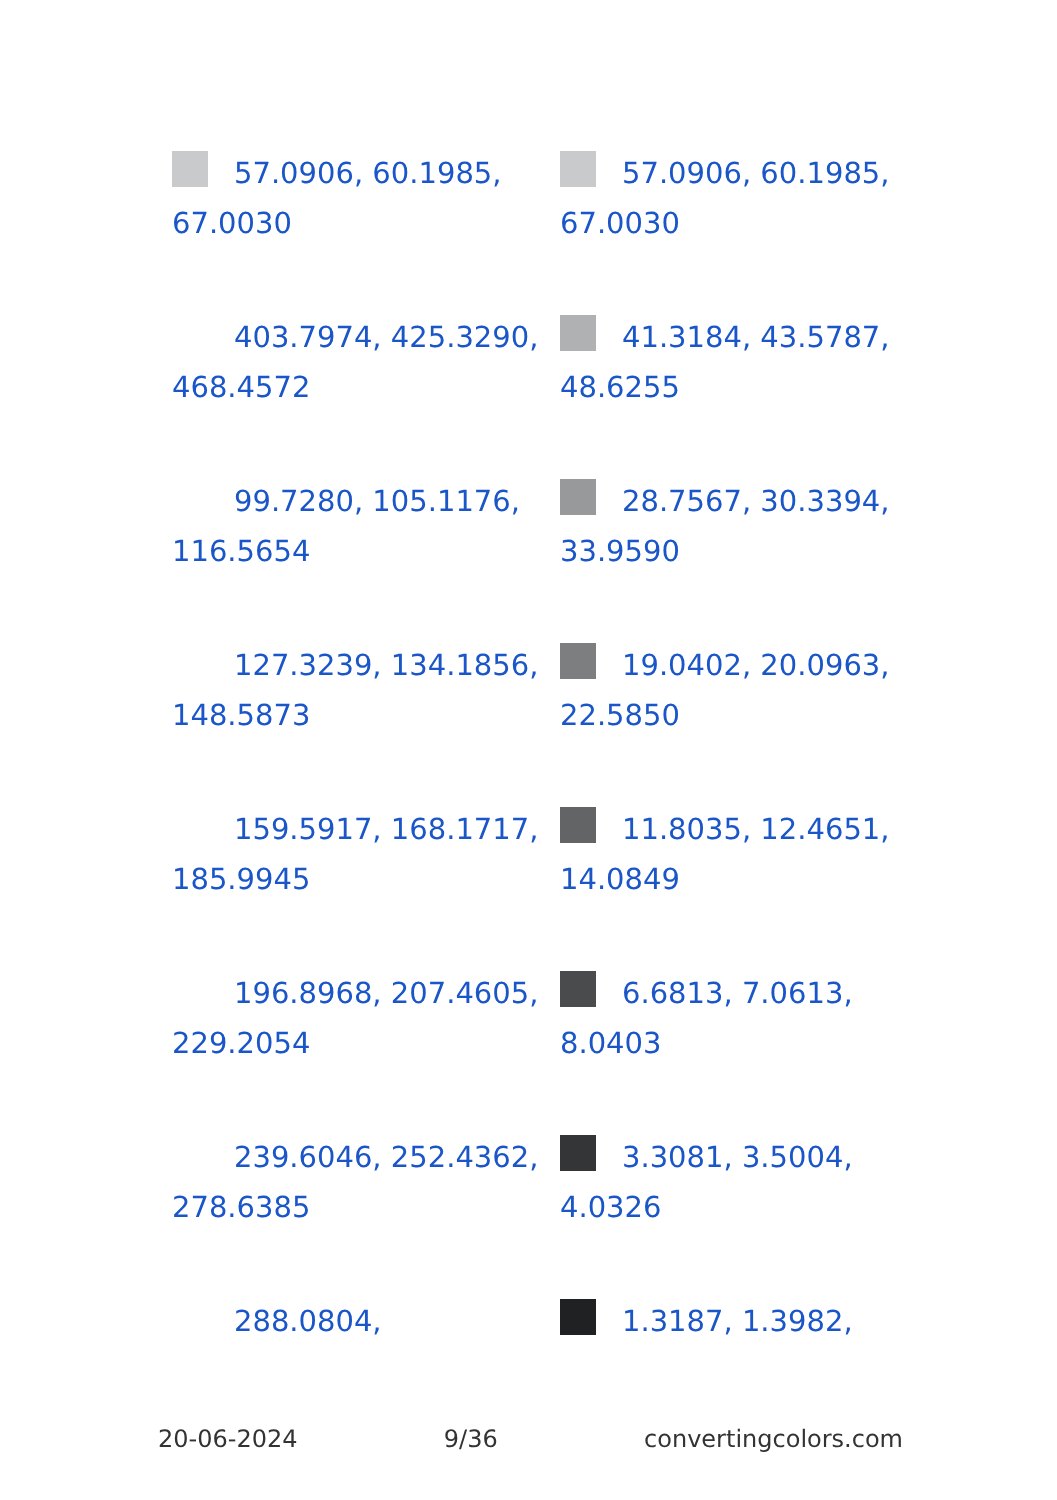57.0906, 60.1985, 67.0030
57.0906, 60.1985, 67.0030
403.7974, 425.3290, 468.4572
41.3184, 43.5787, 48.6255
99.7280, 105.1176, 116.5654
28.7567, 30.3394, 33.9590
127.3239, 134.1856, 148.5873
19.0402, 20.0963, 22.5850
159.5917, 168.1717, 185.9945
11.8035, 12.4651, 14.0849
196.8968, 207.4605, 229.2054
6.6813, 7.0613, 8.0403
239.6046, 252.4362, 278.6385
3.3081, 3.5004, 4.0326
288.0804,
1.3187, 1.3982,
20-06-2024 9/36 convertingcolors.com